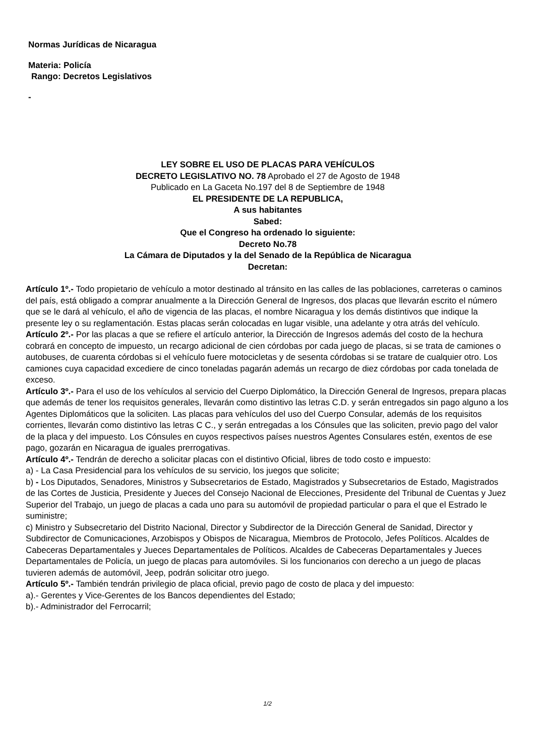Normas Jurídicas de Nicaragua
Materia: Policía
Rango: Decretos Legislativos
-
LEY SOBRE EL USO DE PLACAS PARA VEHÍCULOS
DECRETO LEGISLATIVO NO. 78 Aprobado el 27 de Agosto de 1948
Publicado en La Gaceta No.197 del 8 de Septiembre de 1948
EL PRESIDENTE DE LA REPUBLICA,
A sus habitantes
Sabed:
Que el Congreso ha ordenado lo siguiente:
Decreto No.78
La Cámara de Diputados y la del Senado de la República de Nicaragua
Decretan:
Artículo 1º.- Todo propietario de vehículo a motor destinado al tránsito en las calles de las poblaciones, carreteras o caminos del país, está obligado a comprar anualmente a la Dirección General de Ingresos, dos placas que llevarán escrito el número que se le dará al vehículo, el año de vigencia de las placas, el nombre Nicaragua y los demás distintivos que indique la presente ley o su reglamentación. Estas placas serán colocadas en lugar visible, una adelante y otra atrás del vehículo.
Artículo 2º.- Por las placas a que se refiere el artículo anterior, la Dirección de Ingresos además del costo de la hechura cobrará en concepto de impuesto, un recargo adicional de cien córdobas por cada juego de placas, si se trata de camiones o autobuses, de cuarenta córdobas si el vehículo fuere motocicletas y de sesenta córdobas si se tratare de cualquier otro. Los camiones cuya capacidad excediere de cinco toneladas pagarán además un recargo de diez córdobas por cada tonelada de exceso.
Artículo 3º.- Para el uso de los vehículos al servicio del Cuerpo Diplomático, la Dirección General de Ingresos, prepara placas que además de tener los requisitos generales, llevarán como distintivo las letras C.D. y serán entregados sin pago alguno a los Agentes Diplomáticos que la soliciten. Las placas para vehículos del uso del Cuerpo Consular, además de los requisitos corrientes, llevarán como distintivo las letras C C., y serán entregadas a los Cónsules que las soliciten, previo pago del valor de la placa y del impuesto. Los Cónsules en cuyos respectivos países nuestros Agentes Consulares estén, exentos de ese pago, gozarán en Nicaragua de iguales prerrogativas.
Artículo 4º.- Tendrán de derecho a solicitar placas con el distintivo Oficial, libres de todo costo e impuesto:
a) - La Casa Presidencial para los vehículos de su servicio, los juegos que solicite;
b) - Los Diputados, Senadores, Ministros y Subsecretarios de Estado, Magistrados y Subsecretarios de Estado, Magistrados de las Cortes de Justicia, Presidente y Jueces del Consejo Nacional de Elecciones, Presidente del Tribunal de Cuentas y Juez Superior del Trabajo, un juego de placas a cada uno para su automóvil de propiedad particular o para el que el Estrado le suministre;
c) Ministro y Subsecretario del Distrito Nacional, Director y Subdirector de la Dirección General de Sanidad, Director y Subdirector de Comunicaciones, Arzobispos y Obispos de Nicaragua, Miembros de Protocolo, Jefes Políticos. Alcaldes de Cabeceras Departamentales y Jueces Departamentales de Políticos. Alcaldes de Cabeceras Departamentales y Jueces Departamentales de Policía, un juego de placas para automóviles. Si los funcionarios con derecho a un juego de placas tuvieren además de automóvil, Jeep, podrán solicitar otro juego.
Artículo 5º.- También tendrán privilegio de placa oficial, previo pago de costo de placa y del impuesto:
a).- Gerentes y Vice-Gerentes de los Bancos dependientes del Estado;
b).- Administrador del Ferrocarril;
1/2